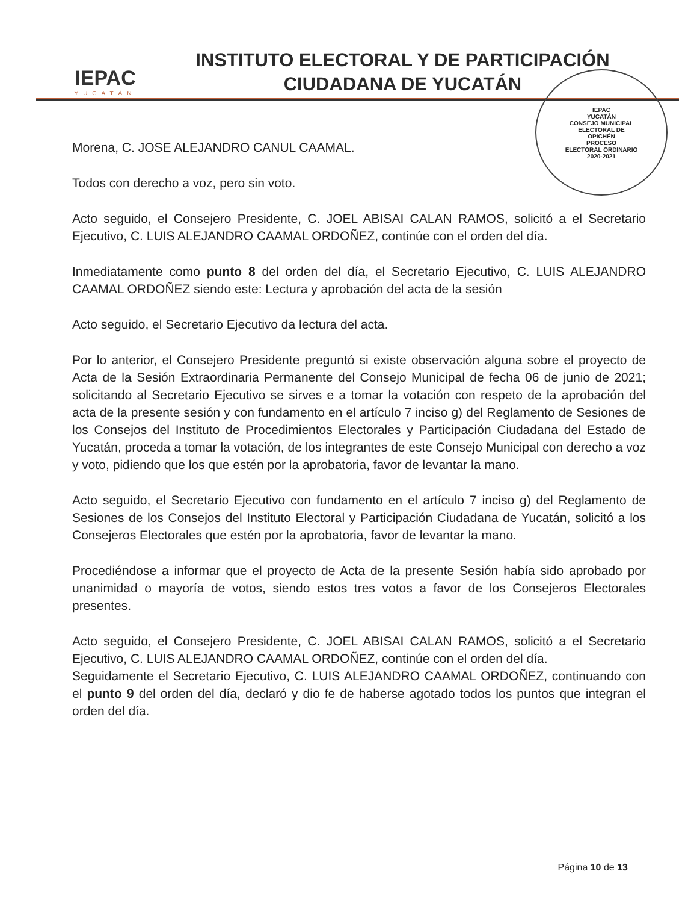IEPAC
YUCATÁN
INSTITUTO ELECTORAL Y DE PARTICIPACIÓN
CIUDADANA DE YUCATÁN
IEPAC
YUCATÁN
CONSEJO MUNICIPAL
ELECTORAL DE
OPICHÉN
PROCESO
ELECTORAL ORDINARIO
2020-2021
Morena, C. JOSE ALEJANDRO CANUL CAAMAL.
Todos con derecho a voz, pero sin voto.
Acto seguido, el Consejero Presidente, C. JOEL ABISAI CALAN RAMOS, solicitó a el Secretario Ejecutivo, C. LUIS ALEJANDRO CAAMAL ORDOÑEZ, continúe con el orden del día.
Inmediatamente como punto 8 del orden del día, el Secretario Ejecutivo, C. LUIS ALEJANDRO CAAMAL ORDOÑEZ siendo este: Lectura y aprobación del acta de la sesión
Acto seguido, el Secretario Ejecutivo da lectura del acta.
Por lo anterior, el Consejero Presidente preguntó si existe observación alguna sobre el proyecto de Acta de la Sesión Extraordinaria Permanente del Consejo Municipal de fecha 06 de junio de 2021; solicitando al Secretario Ejecutivo se sirves e a tomar la votación con respeto de la aprobación del acta de la presente sesión y con fundamento en el artículo 7 inciso g) del Reglamento de Sesiones de los Consejos del Instituto de Procedimientos Electorales y Participación Ciudadana del Estado de Yucatán, proceda a tomar la votación, de los integrantes de este Consejo Municipal con derecho a voz y voto, pidiendo que los que estén por la aprobatoria, favor de levantar la mano.
Acto seguido, el Secretario Ejecutivo con fundamento en el artículo 7 inciso g) del Reglamento de Sesiones de los Consejos del Instituto Electoral y Participación Ciudadana de Yucatán, solicitó a los Consejeros Electorales que estén por la aprobatoria, favor de levantar la mano.
Procediéndose a informar que el proyecto de Acta de la presente Sesión había sido aprobado por unanimidad o mayoría de votos, siendo estos tres votos a favor de los Consejeros Electorales presentes.
Acto seguido, el Consejero Presidente, C. JOEL ABISAI CALAN RAMOS, solicitó a el Secretario Ejecutivo, C. LUIS ALEJANDRO CAAMAL ORDOÑEZ, continúe con el orden del día.
Seguidamente el Secretario Ejecutivo, C. LUIS ALEJANDRO CAAMAL ORDOÑEZ, continuando con el punto 9 del orden del día, declaró y dio fe de haberse agotado todos los puntos que integran el orden del día.
Página 10 de 13